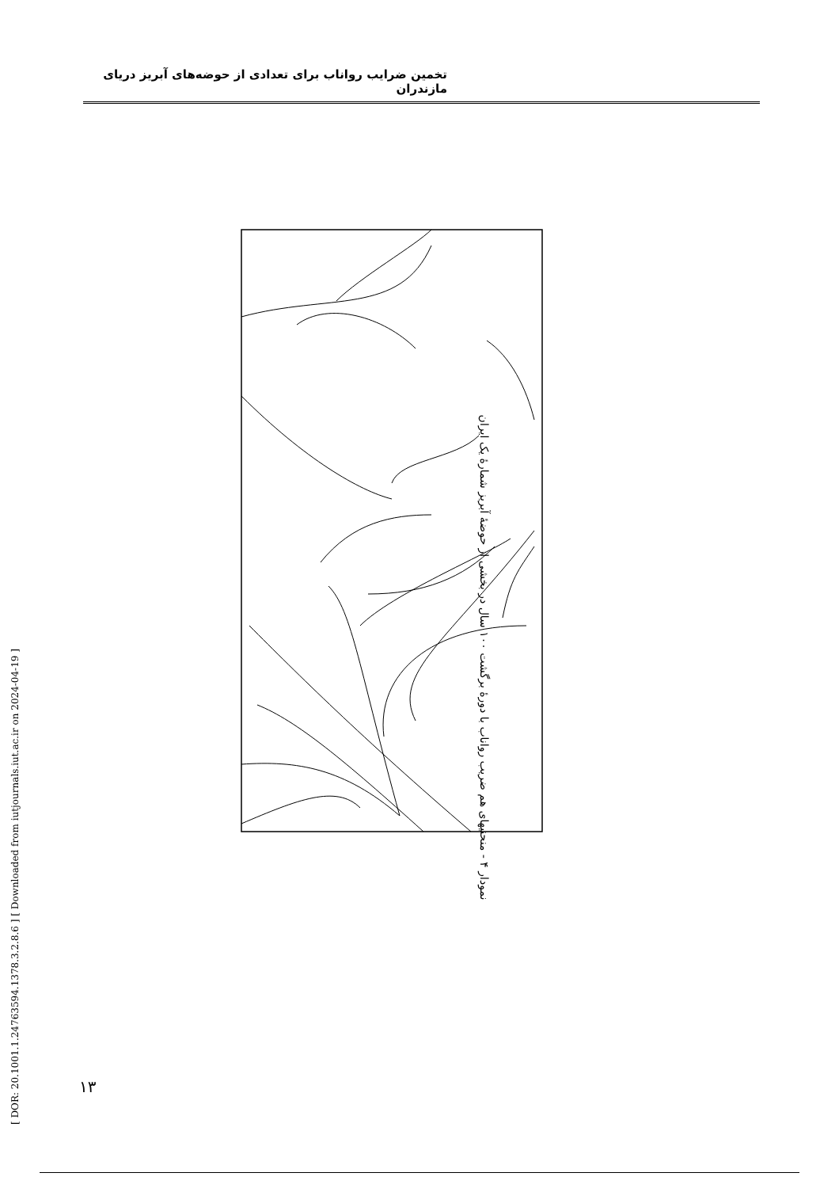تخمین ضرایب رواناب برای تعدادی از حوضه‌های آبریز دریای مازندران
نمودار ۴ - منحنیهای هم ضریب رواناب با دورهٔ برگشت ۱۰۰ سال در بخشی از حوضهٔ آبریز شمارهٔ یک ایران
[ DOR: 20.1001.1.24763594.1378.3.2.8.6 ] [ Downloaded from iutjournals.iut.ac.ir on 2024-04-19 ]
۱۳